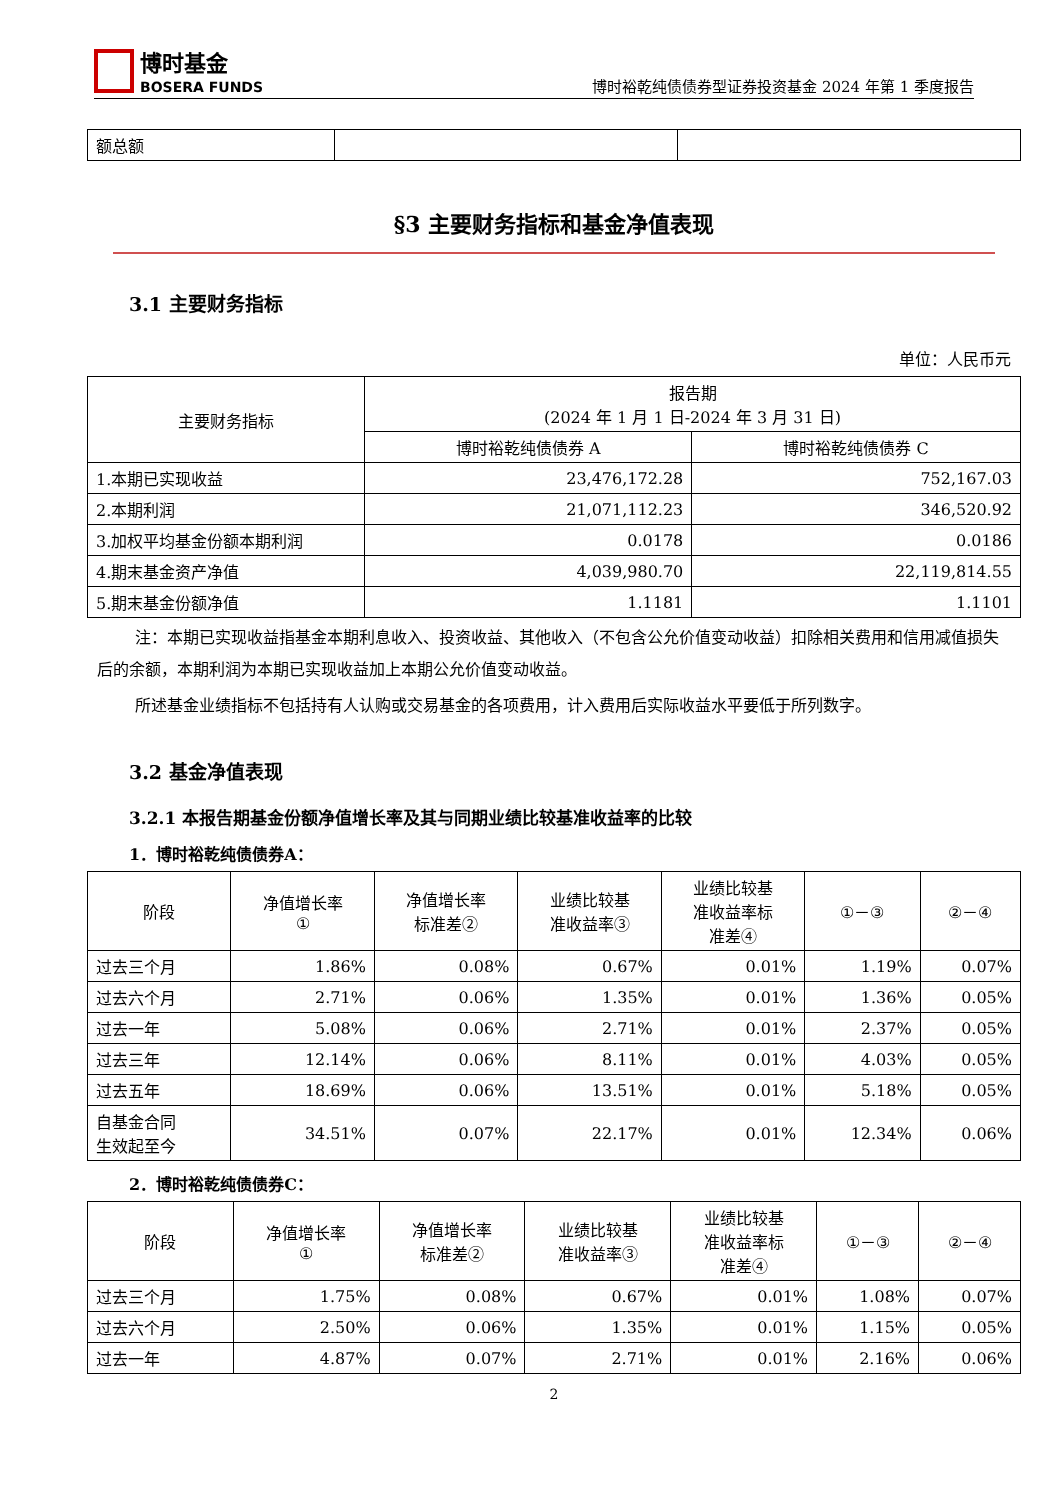博时基金
BOSERA FUNDS
博时裕乾纯债债券型证券投资基金 2024 年第 1 季度报告
| 额总额 | | |
§3 主要财务指标和基金净值表现
3.1 主要财务指标
单位：人民币元
| 主要财务指标 | 报告期 (2024 年 1 月 1 日-2024 年 3 月 31 日) | |
| --- | --- | --- |
| | 博时裕乾纯债债券 A | 博时裕乾纯债债券 C |
| 1.本期已实现收益 | 23,476,172.28 | 752,167.03 |
| 2.本期利润 | 21,071,112.23 | 346,520.92 |
| 3.加权平均基金份额本期利润 | 0.0178 | 0.0186 |
| 4.期末基金资产净值 | 4,039,980.70 | 22,119,814.55 |
| 5.期末基金份额净值 | 1.1181 | 1.1101 |
注：本期已实现收益指基金本期利息收入、投资收益、其他收入（不包含公允价值变动收益）扣除相关费用和信用减值损失后的余额，本期利润为本期已实现收益加上本期公允价值变动收益。
所述基金业绩指标不包括持有人认购或交易基金的各项费用，计入费用后实际收益水平要低于所列数字。
3.2 基金净值表现
3.2.1 本报告期基金份额净值增长率及其与同期业绩比较基准收益率的比较
1．博时裕乾纯债债券A：
| 阶段 | 净值增长率 ① | 净值增长率 标准差② | 业绩比较基 准收益率③ | 业绩比较基 准收益率标 准差④ | ①－③ | ②－④ |
| --- | --- | --- | --- | --- | --- | --- |
| 过去三个月 | 1.86% | 0.08% | 0.67% | 0.01% | 1.19% | 0.07% |
| 过去六个月 | 2.71% | 0.06% | 1.35% | 0.01% | 1.36% | 0.05% |
| 过去一年 | 5.08% | 0.06% | 2.71% | 0.01% | 2.37% | 0.05% |
| 过去三年 | 12.14% | 0.06% | 8.11% | 0.01% | 4.03% | 0.05% |
| 过去五年 | 18.69% | 0.06% | 13.51% | 0.01% | 5.18% | 0.05% |
| 自基金合同 生效起至今 | 34.51% | 0.07% | 22.17% | 0.01% | 12.34% | 0.06% |
2．博时裕乾纯债债券C：
| 阶段 | 净值增长率 ① | 净值增长率 标准差② | 业绩比较基 准收益率③ | 业绩比较基 准收益率标 准差④ | ①－③ | ②－④ |
| --- | --- | --- | --- | --- | --- | --- |
| 过去三个月 | 1.75% | 0.08% | 0.67% | 0.01% | 1.08% | 0.07% |
| 过去六个月 | 2.50% | 0.06% | 1.35% | 0.01% | 1.15% | 0.05% |
| 过去一年 | 4.87% | 0.07% | 2.71% | 0.01% | 2.16% | 0.06% |
2